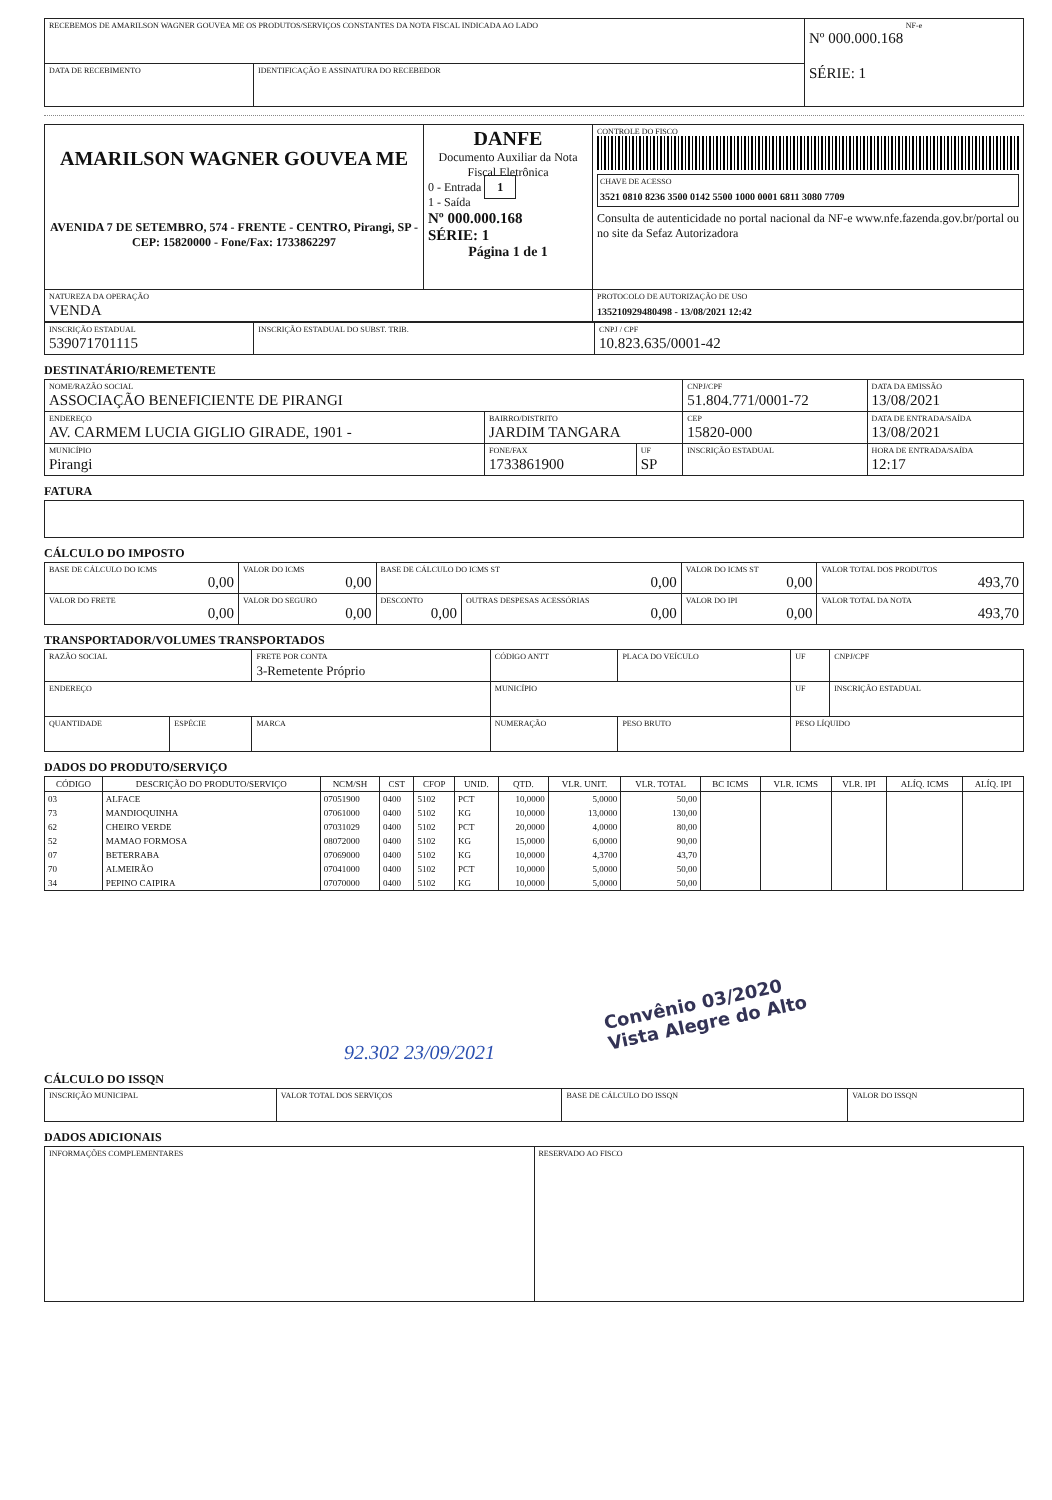| RECEBEMOS DE AMARILSON WAGNER GOUVEA ME OS PRODUTOS/SERVIÇOS CONSTANTES DA NOTA FISCAL INDICADA AO LADO | | NF-e Nº 000.000.168 SÉRIE: 1 |
| DATA DE RECEBIMENTO | IDENTIFICAÇÃO E ASSINATURA DO RECEBEDOR | |
| AMARILSON WAGNER GOUVEA ME AVENIDA 7 DE SETEMBRO, 574 - FRENTE - CENTRO, Pirangi, SP - CEP: 15820000 - Fone/Fax: 1733862297 | DANFE Documento Auxiliar da Nota Fiscal Eletrônica 0 - Entrada 1 1 - Saída Nº 000.000.168 SÉRIE: 1 Página 1 de 1 | CONTROLE DO FISCO CHAVE DE ACESSO 3521 0810 8236 3500 0142 5500 1000 0001 6811 3080 7709 Consulta de autenticidade no portal nacional da NF-e www.nfe.fazenda.gov.br/portal ou no site da Sefaz Autorizadora |
| NATUREZA DA OPERAÇÃO VENDA | | PROTOCOLO DE AUTORIZAÇÃO DE USO 135210929480498 - 13/08/2021 12:42 |
| INSCRIÇÃO ESTADUAL 539071701115 | INSCRIÇÃO ESTADUAL DO SUBST. TRIB. | CNPJ / CPF 10.823.635/0001-42 |
DESTINATÁRIO/REMETENTE
| NOME/RAZÃO SOCIAL ASSOCIAÇÃO BENEFICIENTE DE PIRANGI | | | CNPJ/CPF 51.804.771/0001-72 | | DATA DA EMISSÃO 13/08/2021 |
| ENDEREÇO AV. CARMEM LUCIA GIGLIO GIRADE, 1901 - | BAIRRO/DISTRITO JARDIM TANGARA | | | CEP 15820-000 | DATA DE ENTRADA/SAÍDA 13/08/2021 |
| MUNICÍPIO Pirangi | FONE/FAX 1733861900 | UF SP | INSCRIÇÃO ESTADUAL | | HORA DE ENTRADA/SAÍDA 12:17 |
FATURA
CÁLCULO DO IMPOSTO
| BASE DE CÁLCULO DO ICMS 0,00 | VALOR DO ICMS 0,00 | BASE DE CÁLCULO DO ICMS ST 0,00 | | VALOR DO ICMS ST 0,00 | VALOR TOTAL DOS PRODUTOS 493,70 |
| VALOR DO FRETE 0,00 | VALOR DO SEGURO 0,00 | DESCONTO 0,00 | OUTRAS DESPESAS ACESSÓRIAS 0,00 | VALOR DO IPI 0,00 | VALOR TOTAL DA NOTA 493,70 |
TRANSPORTADOR/VOLUMES TRANSPORTADOS
| RAZÃO SOCIAL | | FRETE POR CONTA 3-Remetente Próprio | CÓDIGO ANTT | PLACA DO VEÍCULO | UF | CNPJ/CPF |
| ENDEREÇO | | | MUNICÍPIO | | UF | INSCRIÇÃO ESTADUAL |
| QUANTIDADE | ESPÉCIE | MARCA | NUMERAÇÃO | PESO BRUTO | PESO LÍQUIDO | |
DADOS DO PRODUTO/SERVIÇO
| CÓDIGO | DESCRIÇÃO DO PRODUTO/SERVIÇO | NCM/SH | CST | CFOP | UNID. | QTD. | VLR. UNIT. | VLR. TOTAL | BC ICMS | VLR. ICMS | VLR. IPI | ALÍQ. ICMS | ALÍQ. IPI |
| --- | --- | --- | --- | --- | --- | --- | --- | --- | --- | --- | --- | --- | --- |
| 03 | ALFACE | 07051900 | 0400 | 5102 | PCT | 10,0000 | 5,0000 | 50,00 | | | | | |
| 73 | MANDIOQUINHA | 07061000 | 0400 | 5102 | KG | 10,0000 | 13,0000 | 130,00 | | | | | |
| 62 | CHEIRO VERDE | 07031029 | 0400 | 5102 | PCT | 20,0000 | 4,0000 | 80,00 | | | | | |
| 52 | MAMAO FORMOSA | 08072000 | 0400 | 5102 | KG | 15,0000 | 6,0000 | 90,00 | | | | | |
| 07 | BETERRABA | 07069000 | 0400 | 5102 | KG | 10,0000 | 4,3700 | 43,70 | | | | | |
| 70 | ALMEIRÃO | 07041000 | 0400 | 5102 | PCT | 10,0000 | 5,0000 | 50,00 | | | | | |
| 34 | PEPINO CAIPIRA | 07070000 | 0400 | 5102 | KG | 10,0000 | 5,0000 | 50,00 | | | | | |
Convênio 03/2020
Vista Alegre do Alto
92.302 23/09/2021
CÁLCULO DO ISSQN
| INSCRIÇÃO MUNICIPAL | VALOR TOTAL DOS SERVIÇOS | BASE DE CÁLCULO DO ISSQN | VALOR DO ISSQN |
DADOS ADICIONAIS
| INFORMAÇÕES COMPLEMENTARES | RESERVADO AO FISCO |